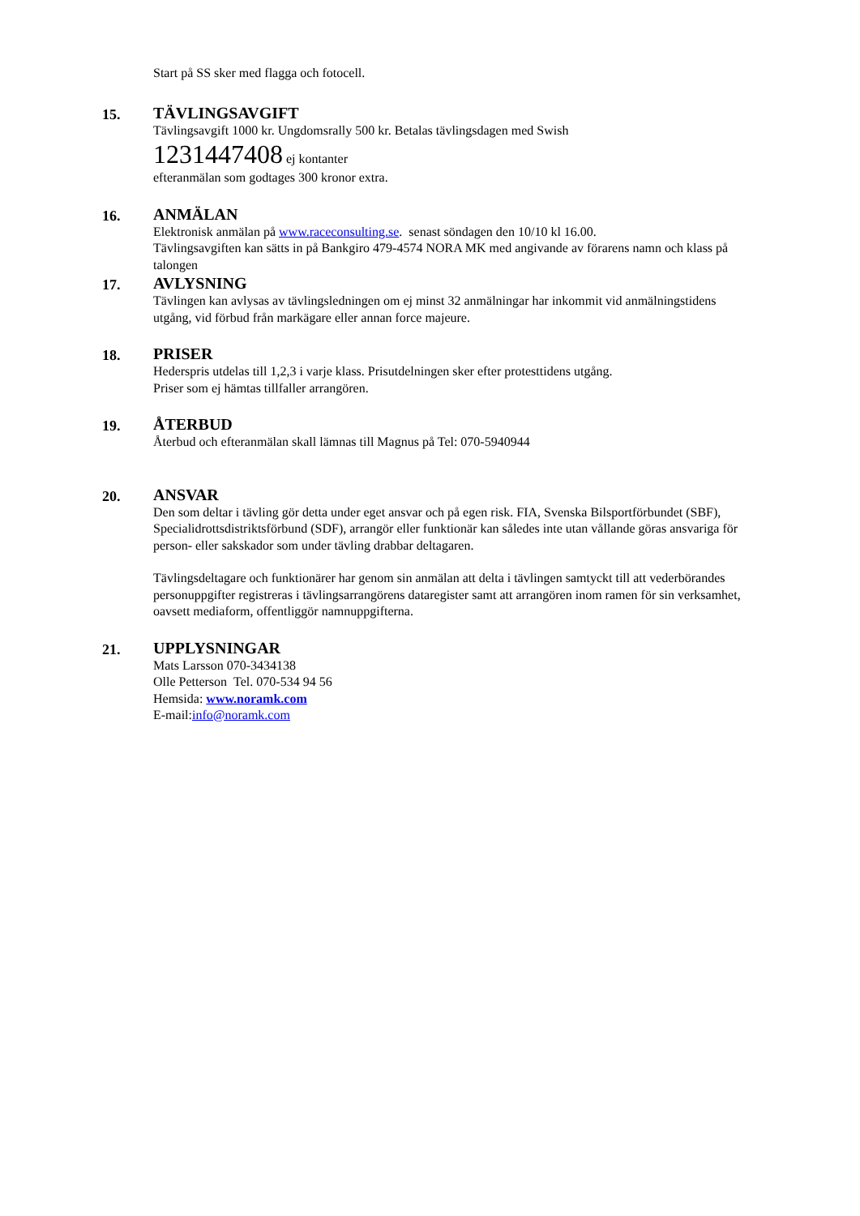Start på SS sker med flagga och fotocell.
15.
TÄVLINGSAVGIFT
Tävlingsavgift 1000 kr. Ungdomsrally 500 kr. Betalas tävlingsdagen med Swish
1231447408 ej kontanter
efteranmälan som godtages 300 kronor extra.
16.
ANMÄLAN
Elektronisk anmälan på www.raceconsulting.se. senast söndagen den 10/10 kl 16.00.
Tävlingsavgiften kan sätts in på Bankgiro 479-4574 NORA MK med angivande av förarens namn och klass på talongen
17.
AVLYSNING
Tävlingen kan avlysas av tävlingsledningen om ej minst 32 anmälningar har inkommit vid anmälningstidens utgång, vid förbud från markägare eller annan force majeure.
18.
PRISER
Hederspris utdelas till 1,2,3 i varje klass. Prisutdelningen sker efter protesttidens utgång.
Priser som ej hämtas tillfaller arrangören.
19.
ÅTERBUD
Återbud och efteranmälan skall lämnas till Magnus på Tel: 070-5940944
20.
ANSVAR
Den som deltar i tävling gör detta under eget ansvar och på egen risk. FIA, Svenska Bilsportförbundet (SBF), Specialidrottsdistriktsförbund (SDF), arrangör eller funktionär kan således inte utan vållande göras ansvariga för person- eller sakskador som under tävling drabbar deltagaren.
Tävlingsdeltagare och funktionärer har genom sin anmälan att delta i tävlingen samtyckt till att vederbörandes personuppgifter registreras i tävlingsarrangörens dataregister samt att arrangören inom ramen för sin verksamhet, oavsett mediaform, offentliggör namnuppgifterna.
21.
UPPLYSNINGAR
Mats Larsson 070-3434138
Olle Petterson Tel. 070-534 94 56
Hemsida: www.noramk.com
E-mail:info@noramk.com